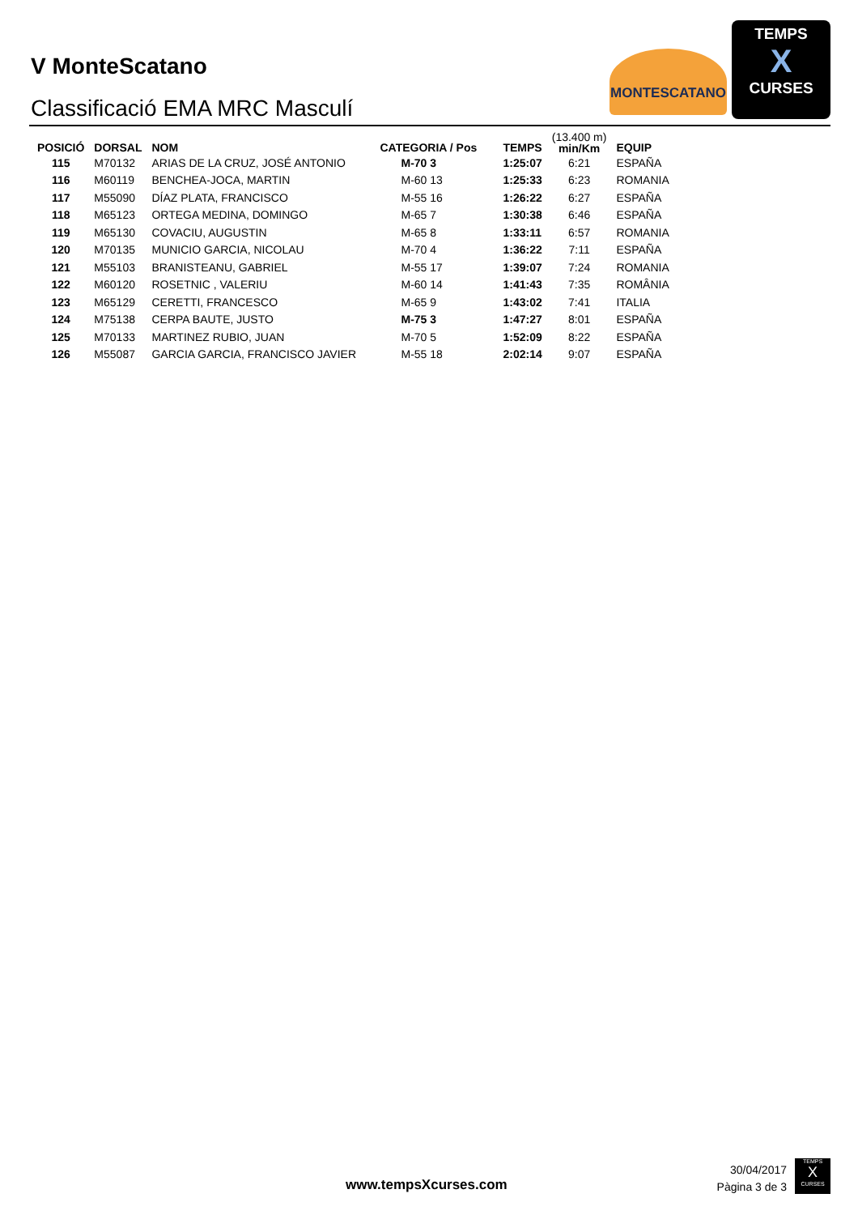V MonteScatano
Classificació EMA MRC Masculí
MONTESCATANO
TEMPS
X
CURSES
| POSICIÓ | DORSAL | NOM | CATEGORIA / Pos | TEMPS | (13.400 m) min/Km | EQUIP |
| --- | --- | --- | --- | --- | --- | --- |
| 115 | M70132 | ARIAS DE LA CRUZ, JOSÉ ANTONIO | M-70 3 | 1:25:07 | 6:21 | ESPAÑA |
| 116 | M60119 | BENCHEA-JOCA, MARTIN | M-60 13 | 1:25:33 | 6:23 | ROMANIA |
| 117 | M55090 | DÍAZ PLATA, FRANCISCO | M-55 16 | 1:26:22 | 6:27 | ESPAÑA |
| 118 | M65123 | ORTEGA MEDINA, DOMINGO | M-65 7 | 1:30:38 | 6:46 | ESPAÑA |
| 119 | M65130 | COVACIU, AUGUSTIN | M-65 8 | 1:33:11 | 6:57 | ROMANIA |
| 120 | M70135 | MUNICIO GARCIA, NICOLAU | M-70 4 | 1:36:22 | 7:11 | ESPAÑA |
| 121 | M55103 | BRANISTEANU, GABRIEL | M-55 17 | 1:39:07 | 7:24 | ROMANIA |
| 122 | M60120 | ROSETNIC , VALERIU | M-60 14 | 1:41:43 | 7:35 | ROMÂNIA |
| 123 | M65129 | CERETTI, FRANCESCO | M-65 9 | 1:43:02 | 7:41 | ITALIA |
| 124 | M75138 | CERPA BAUTE, JUSTO | M-75 3 | 1:47:27 | 8:01 | ESPAÑA |
| 125 | M70133 | MARTINEZ RUBIO, JUAN | M-70 5 | 1:52:09 | 8:22 | ESPAÑA |
| 126 | M55087 | GARCIA GARCIA, FRANCISCO JAVIER | M-55 18 | 2:02:14 | 9:07 | ESPAÑA |
www.tempsXcurses.com
30/04/2017
Pàgina 3 de 3
TEMPS
X
CURSES